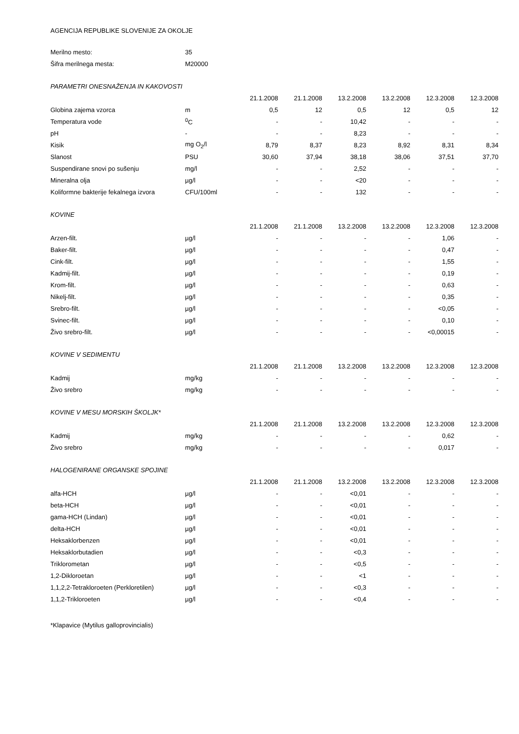AGENCIJA REPUBLIKE SLOVENIJE ZA OKOLJE
| Merilno mesto: | 35 |
| Šifra merilnega mesta: | M20000 |
| PARAMETRI ONESNAŽENJA IN KAKOVOSTI | | | | | | | |
| | | 21.1.2008 | 21.1.2008 | 13.2.2008 | 13.2.2008 | 12.3.2008 | 12.3.2008 |
| Globina zajema vzorca | m | 0,5 | 12 | 0,5 | 12 | 0,5 | 12 |
| Temperatura vode | <sup>0</sup> C | - | - | 10,42 | - | - | - |
| pH | - | - | - | 8,23 | - | - | - |
| Kisik | mg O<sub>2</sub>/l | 8,79 | 8,37 | 8,23 | 8,92 | 8,31 | 8,34 |
| Slanost | PSU | 30,60 | 37,94 | 38,18 | 38,06 | 37,51 | 37,70 |
| Suspendirane snovi po sušenju | mg/l | - | - | 2,52 | - | - | - |
| Mineralna olja | µg/l | - | - | <20 | - | - | - |
| Koliformne bakterije fekalnega izvora | CFU/100ml | - | - | 132 | - | - | - |
| KOVINE | | | | | | | |
| | | 21.1.2008 | 21.1.2008 | 13.2.2008 | 13.2.2008 | 12.3.2008 | 12.3.2008 |
| Arzen-filt. | µg/l | - | - | - | - | 1,06 | - |
| Baker-filt. | µg/l | - | - | - | - | 0,47 | - |
| Cink-filt. | µg/l | - | - | - | - | 1,55 | - |
| Kadmij-filt. | µg/l | - | - | - | - | 0,19 | - |
| Krom-filt. | µg/l | - | - | - | - | 0,63 | - |
| Nikelj-filt. | µg/l | - | - | - | - | 0,35 | - |
| Srebro-filt. | µg/l | - | - | - | - | <0,05 | - |
| Svinec-filt. | µg/l | - | - | - | - | 0,10 | - |
| Živo srebro-filt. | µg/l | - | - | - | - | <0,00015 | - |
| KOVINE V SEDIMENTU | | | | | | | |
| | | 21.1.2008 | 21.1.2008 | 13.2.2008 | 13.2.2008 | 12.3.2008 | 12.3.2008 |
| Kadmij | mg/kg | - | - | - | - | - | - |
| Živo srebro | mg/kg | - | - | - | - | - | - |
| KOVINE V MESU MORSKIH ŠKOLJK* | | | | | | | |
| | | 21.1.2008 | 21.1.2008 | 13.2.2008 | 13.2.2008 | 12.3.2008 | 12.3.2008 |
| Kadmij | mg/kg | - | - | - | - | 0,62 | - |
| Živo srebro | mg/kg | - | - | - | - | 0,017 | - |
| HALOGENIRANE ORGANSKE SPOJINE | | | | | | | |
| | | 21.1.2008 | 21.1.2008 | 13.2.2008 | 13.2.2008 | 12.3.2008 | 12.3.2008 |
| alfa-HCH | µg/l | - | - | <0,01 | - | - | - |
| beta-HCH | µg/l | - | - | <0,01 | - | - | - |
| gama-HCH (Lindan) | µg/l | - | - | <0,01 | - | - | - |
| delta-HCH | µg/l | - | - | <0,01 | - | - | - |
| Heksaklorbenzen | µg/l | - | - | <0,01 | - | - | - |
| Heksaklorbutadien | µg/l | - | - | <0,3 | - | - | - |
| Triklorometan | µg/l | - | - | <0,5 | - | - | - |
| 1,2-Dikloroetan | µg/l | - | - | <1 | - | - | - |
| 1,1,2,2-Tetrakloroeten (Perkloretilen) | µg/l | - | - | <0,3 | - | - | - |
| 1,1,2-Trikloroeten | µg/l | - | - | <0,4 | - | - | - |
*Klapavice (Mytilus galloprovincialis)